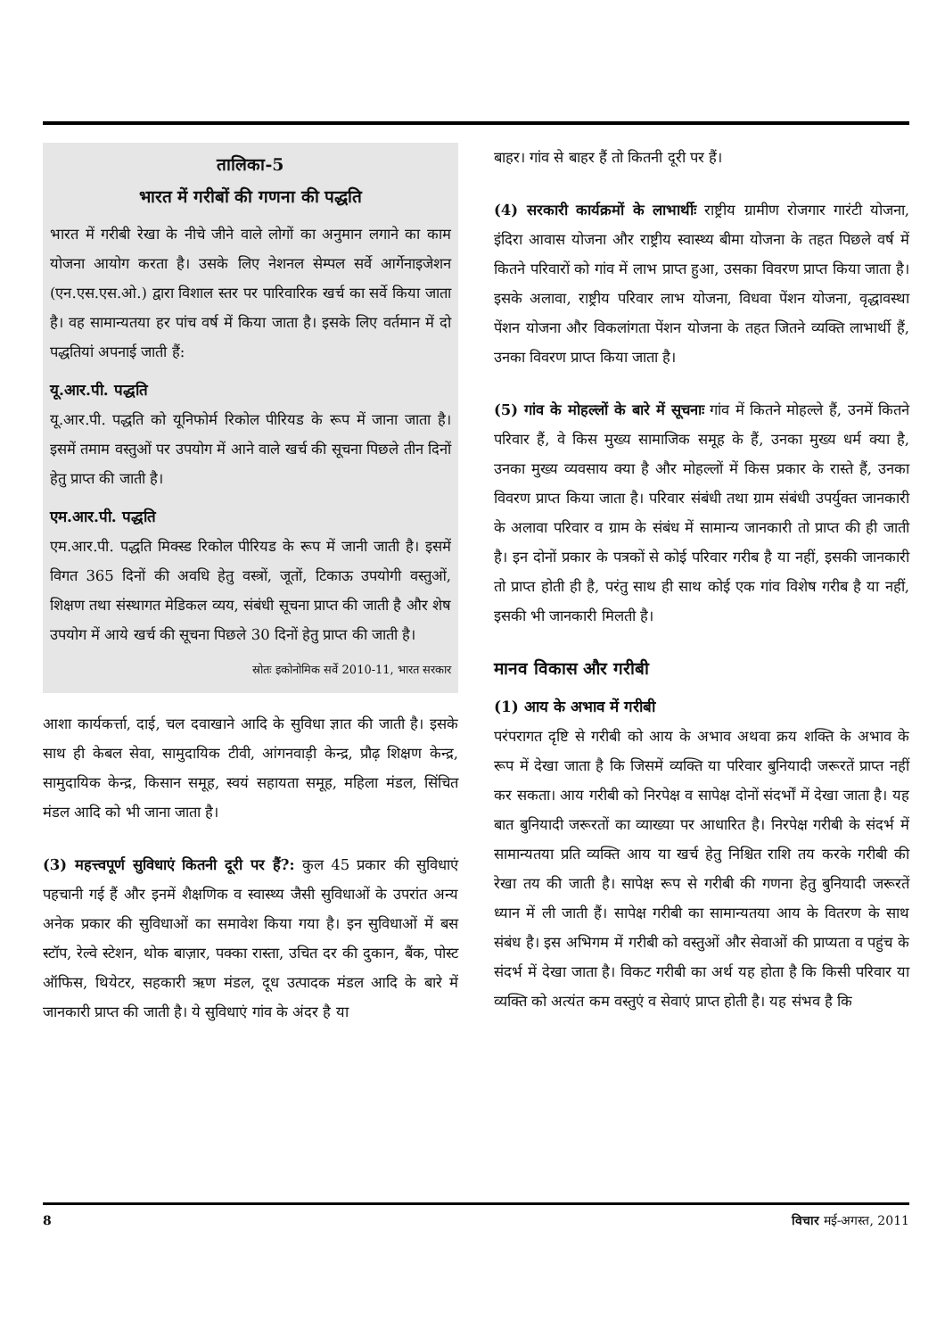तालिका-5
भारत में गरीबों की गणना की पद्धति
भारत में गरीबी रेखा के नीचे जीने वाले लोगों का अनुमान लगाने का काम योजना आयोग करता है। उसके लिए नेशनल सेम्पल सर्वे आर्गेनाइजेशन (एन.एस.एस.ओ.) द्वारा विशाल स्तर पर पारिवारिक खर्च का सर्वे किया जाता है। वह सामान्यतया हर पांच वर्ष में किया जाता है। इसके लिए वर्तमान में दो पद्धतियां अपनाई जाती हैं:
यू.आर.पी. पद्धति
यू.आर.पी. पद्धति को यूनिफोर्म रिकोल पीरियड के रूप में जाना जाता है। इसमें तमाम वस्तुओं पर उपयोग में आने वाले खर्च की सूचना पिछले तीन दिनों हेतु प्राप्त की जाती है।
एम.आर.पी. पद्धति
एम.आर.पी. पद्धति मिक्स्ड रिकोल पीरियड के रूप में जानी जाती है। इसमें विगत 365 दिनों की अवधि हेतु वस्त्रों, जूतों, टिकाऊ उपयोगी वस्तुओं, शिक्षण तथा संस्थागत मेडिकल व्यय, संबंधी सूचना प्राप्त की जाती है और शेष उपयोग में आये खर्च की सूचना पिछले 30 दिनों हेतु प्राप्त की जाती है।
स्रोतः इकोनोमिक सर्वे 2010-11, भारत सरकार
आशा कार्यकर्त्ता, दाई, चल दवाखाने आदि के सुविधा ज्ञात की जाती है। इसके साथ ही केबल सेवा, सामुदायिक टीवी, आंगनवाड़ी केन्द्र, प्रौढ़ शिक्षण केन्द्र, सामुदायिक केन्द्र, किसान समूह, स्वयं सहायता समूह, महिला मंडल, सिंचित मंडल आदि को भी जाना जाता है।
(3) महत्त्वपूर्ण सुविधाएं कितनी दूरी पर हैं?: कुल 45 प्रकार की सुविधाएं पहचानी गई हैं और इनमें शैक्षणिक व स्वास्थ्य जैसी सुविधाओं के उपरांत अन्य अनेक प्रकार की सुविधाओं का समावेश किया गया है। इन सुविधाओं में बस स्टॉप, रेल्वे स्टेशन, थोक बाज़ार, पक्का रास्ता, उचित दर की दुकान, बैंक, पोस्ट ऑफिस, थियेटर, सहकारी ऋण मंडल, दूध उत्पादक मंडल आदि के बारे में जानकारी प्राप्त की जाती है। ये सुविधाएं गांव के अंदर है या
बाहर। गांव से बाहर हैं तो कितनी दूरी पर हैं।
(4) सरकारी कार्यक्रमों के लाभार्थीः राष्ट्रीय ग्रामीण रोजगार गारंटी योजना, इंदिरा आवास योजना और राष्ट्रीय स्वास्थ्य बीमा योजना के तहत पिछले वर्ष में कितने परिवारों को गांव में लाभ प्राप्त हुआ, उसका विवरण प्राप्त किया जाता है। इसके अलावा, राष्ट्रीय परिवार लाभ योजना, विधवा पेंशन योजना, वृद्धावस्था पेंशन योजना और विकलांगता पेंशन योजना के तहत जितने व्यक्ति लाभार्थी हैं, उनका विवरण प्राप्त किया जाता है।
(5) गांव के मोहल्लों के बारे में सूचनाः गांव में कितने मोहल्ले हैं, उनमें कितने परिवार हैं, वे किस मुख्य सामाजिक समूह के हैं, उनका मुख्य धर्म क्या है, उनका मुख्य व्यवसाय क्या है और मोहल्लों में किस प्रकार के रास्ते हैं, उनका विवरण प्राप्त किया जाता है। परिवार संबंधी तथा ग्राम संबंधी उपर्युक्त जानकारी के अलावा परिवार व ग्राम के संबंध में सामान्य जानकारी तो प्राप्त की ही जाती है। इन दोनों प्रकार के पत्रकों से कोई परिवार गरीब है या नहीं, इसकी जानकारी तो प्राप्त होती ही है, परंतु साथ ही साथ कोई एक गांव विशेष गरीब है या नहीं, इसकी भी जानकारी मिलती है।
मानव विकास और गरीबी
(1) आय के अभाव में गरीबी
परंपरागत दृष्टि से गरीबी को आय के अभाव अथवा क्रय शक्ति के अभाव के रूप में देखा जाता है कि जिसमें व्यक्ति या परिवार बुनियादी जरूरतें प्राप्त नहीं कर सकता। आय गरीबी को निरपेक्ष व सापेक्ष दोनों संदर्भों में देखा जाता है। यह बात बुनियादी जरूरतों का व्याख्या पर आधारित है। निरपेक्ष गरीबी के संदर्भ में सामान्यतया प्रति व्यक्ति आय या खर्च हेतु निश्चित राशि तय करके गरीबी की रेखा तय की जाती है। सापेक्ष रूप से गरीबी की गणना हेतु बुनियादी जरूरतें ध्यान में ली जाती हैं। सापेक्ष गरीबी का सामान्यतया आय के वितरण के साथ संबंध है। इस अभिगम में गरीबी को वस्तुओं और सेवाओं की प्राप्यता व पहुंच के संदर्भ में देखा जाता है। विकट गरीबी का अर्थ यह होता है कि किसी परिवार या व्यक्ति को अत्यंत कम वस्तुएं व सेवाएं प्राप्त होती है। यह संभव है कि
8 विचार मई-अगस्त, 2011